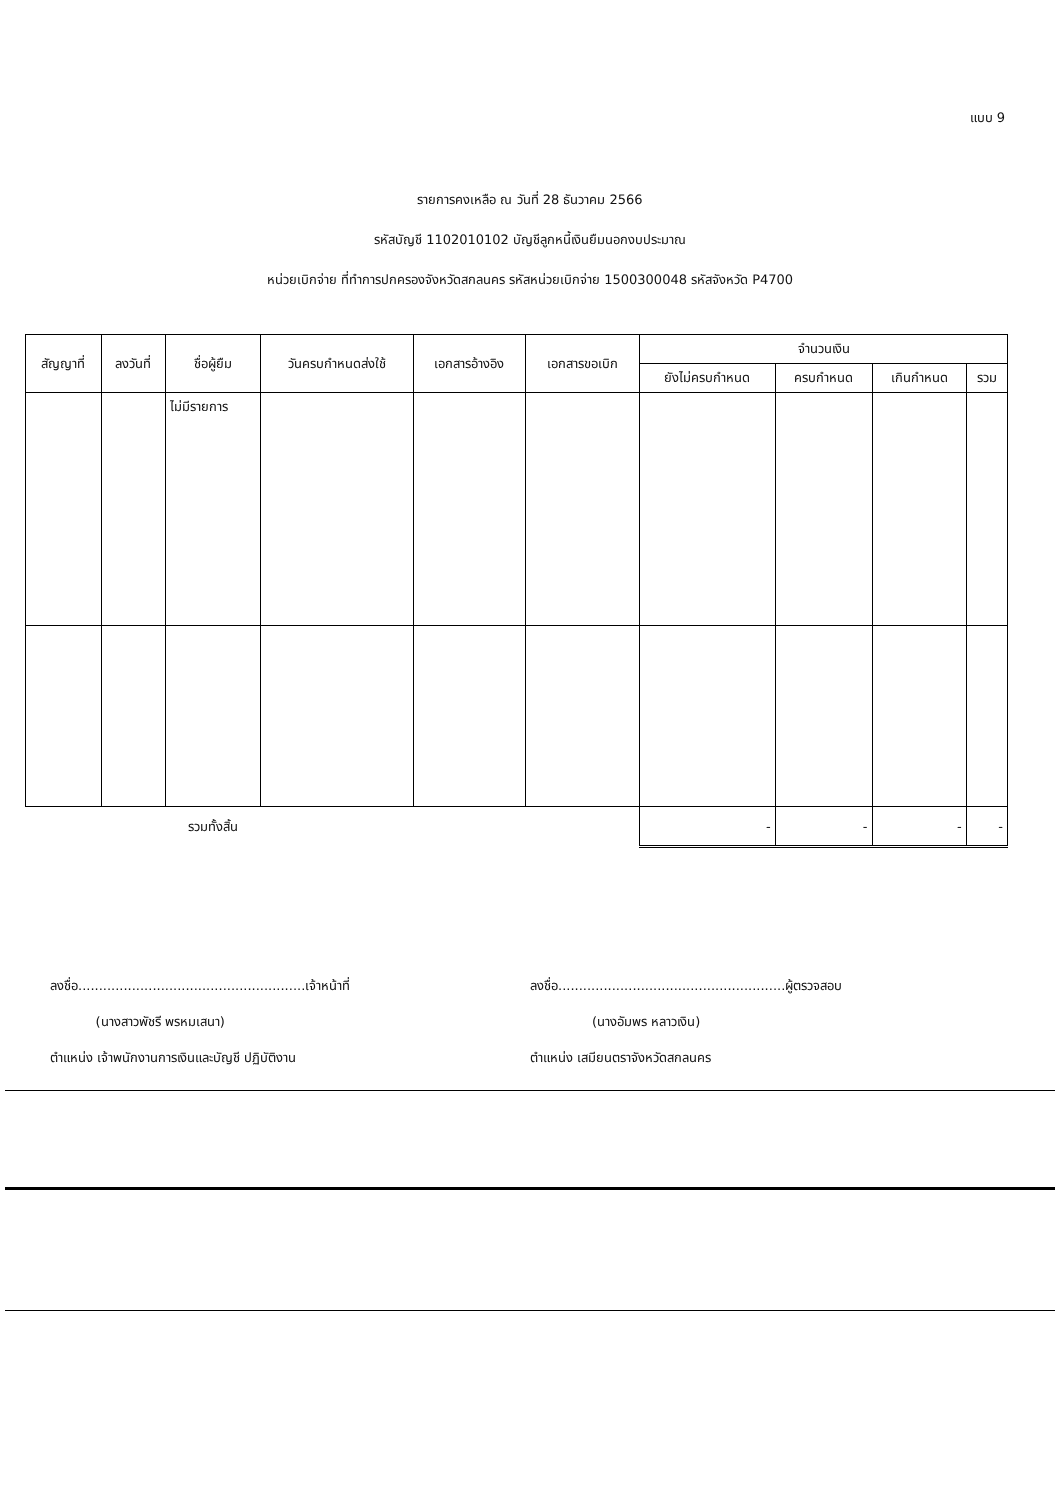แบบ 9
รายการคงเหลือ ณ วันที่ 28 ธันวาคม 2566
รหัสบัญชี 1102010102 บัญชีลูกหนี้เงินยืมนอกงบประมาณ
หน่วยเบิกจ่าย ที่ทำการปกครองจังหวัดสกลนคร รหัสหน่วยเบิกจ่าย 1500300048 รหัสจังหวัด P4700
| สัญญาที่ | ลงวันที่ | ชื่อผู้ยืม | วันครบกำหนดส่งใช้ | เอกสารอ้างอิง | เอกสารขอเบิก | จำนวนเงิน | | | |
| --- | --- | --- | --- | --- | --- | --- | --- | --- | --- |
| | | | | | | ยังไม่ครบกำหนด | ครบกำหนด | เกินกำหนด | รวม |
| | | ไม่มีรายการ | | | | | | | |
| | | รวมทั้งสิ้น | | | | - | - | - | - |
ลงชื่อ.......................................................เจ้าหน้าที่
(นางสาวพัชรี พรหมเสนา)
ตำแหน่ง เจ้าพนักงานการเงินและบัญชี ปฏิบัติงาน
ลงชื่อ.......................................................ผู้ตรวจสอบ
(นางอัมพร หลาวเงิน)
ตำแหน่ง เสมียนตราจังหวัดสกลนคร